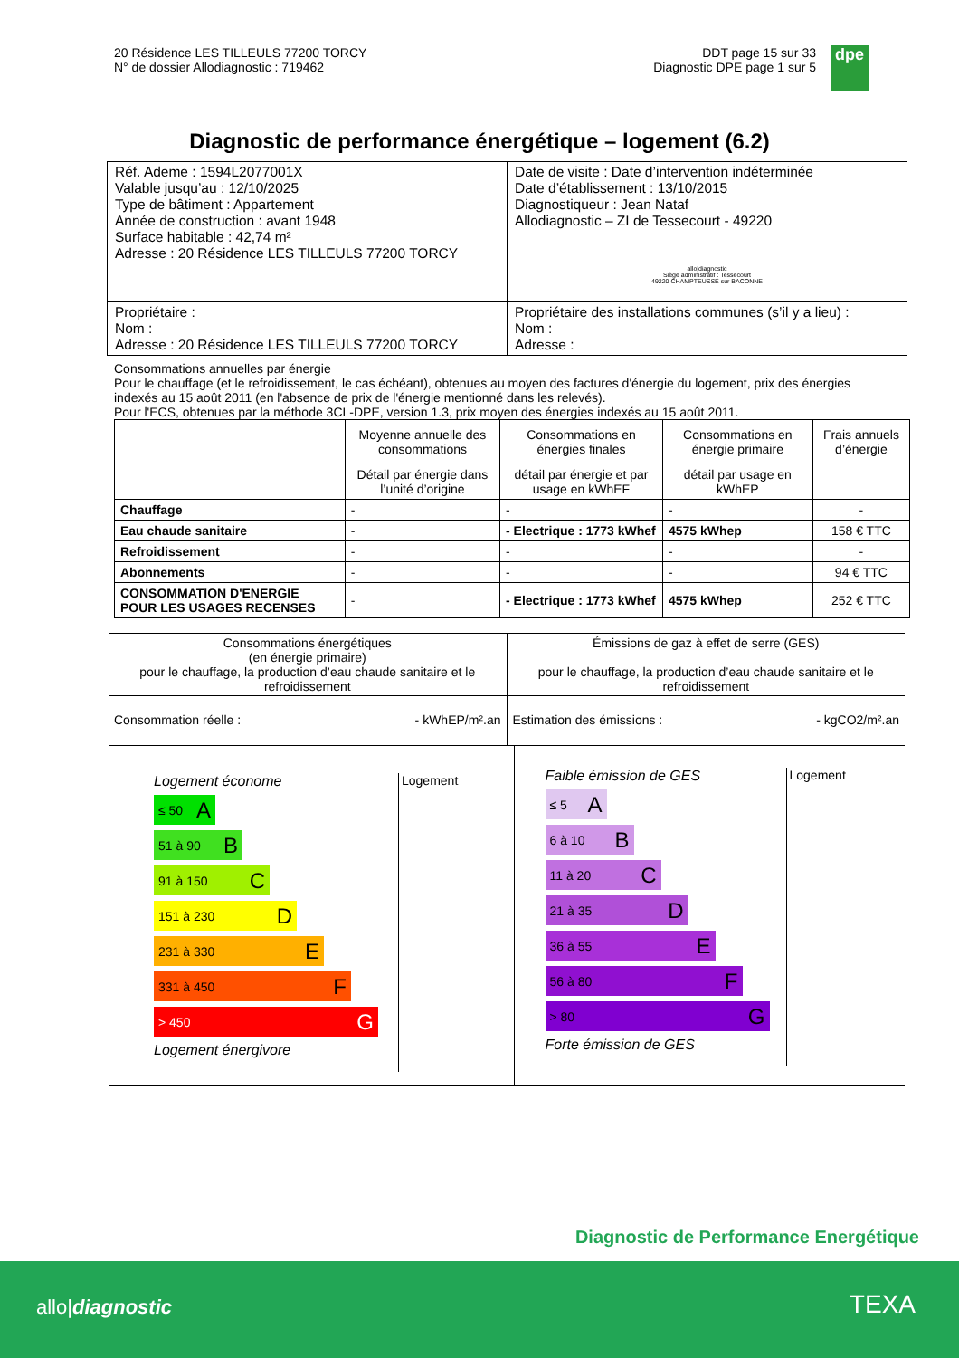20 Résidence LES TILLEULS 77200 TORCY
N° de dossier Allodiagnostic : 719462
DDT page 15 sur 33
Diagnostic DPE page 1 sur 5
dpe
Diagnostic de performance énergétique – logement (6.2)
| Réf. Ademe : 1594L2077001X Valable jusqu’au : 12/10/2025 Type de bâtiment : Appartement Année de construction : avant 1948 Surface habitable : 42,74 m² Adresse : 20 Résidence LES TILLEULS 77200 TORCY | Date de visite : Date d’intervention indéterminée Date d’établissement : 13/10/2015 Diagnostiqueur : Jean Nataf Allodiagnostic – ZI de Tessecourt - 49220 allo/diagnostic Siège administratif : Tessecourt 49220 CHAMPTEUSSÉ sur BACONNE |
| Propriétaire : Nom : Adresse : 20 Résidence LES TILLEULS 77200 TORCY | Propriétaire des installations communes (s’il y a lieu) : Nom : Adresse : |
Consommations annuelles par énergie
Pour le chauffage (et le refroidissement, le cas échéant), obtenues au moyen des factures d'énergie du logement, prix des énergies indexés au 15 août 2011 (en l'absence de prix de l'énergie mentionné dans les relevés).
Pour l'ECS, obtenues par la méthode 3CL-DPE, version 1.3, prix moyen des énergies indexés au 15 août 2011.
| | Moyenne annuelle des consommations | Consommations en énergies finales | Consommations en énergie primaire | Frais annuels d’énergie |
| --- | --- | --- | --- | --- |
| | Détail par énergie dans l’unité d’origine | détail par énergie et par usage en kWhEF | détail par usage en kWhEP | |
| Chauffage | - | - | - | - |
| Eau chaude sanitaire | - | - Electrique : 1773 kWhef | 4575 kWhep | 158 € TTC |
| Refroidissement | - | - | - | - |
| Abonnements | - | - | - | 94 € TTC |
| CONSOMMATION D'ENERGIE POUR LES USAGES RECENSES | - | - Electrique : 1773 kWhef | 4575 kWhep | 252 € TTC |
Consommations énergétiques
(en énergie primaire)
pour le chauffage, la production d’eau chaude sanitaire et le refroidissement
Émissions de gaz à effet de serre (GES)
pour le chauffage, la production d’eau chaude sanitaire et le refroidissement
Consommation réelle : - kWhEP/m².an
Estimation des émissions : - kgCO2/m².an
Logement économe Logement
≤ 50 A
51 à 90 B
91 à 150 C
151 à 230 D
231 à 330 E
331 à 450 F
> 450 G
Logement énergivore
Faible émission de GES Logement
≤ 5 A
6 à 10 B
11 à 20 C
21 à 35 D
36 à 55 E
56 à 80 F
> 80 G
Forte émission de GES
Diagnostic de Performance Energétique
allo|diagnostic TEXA